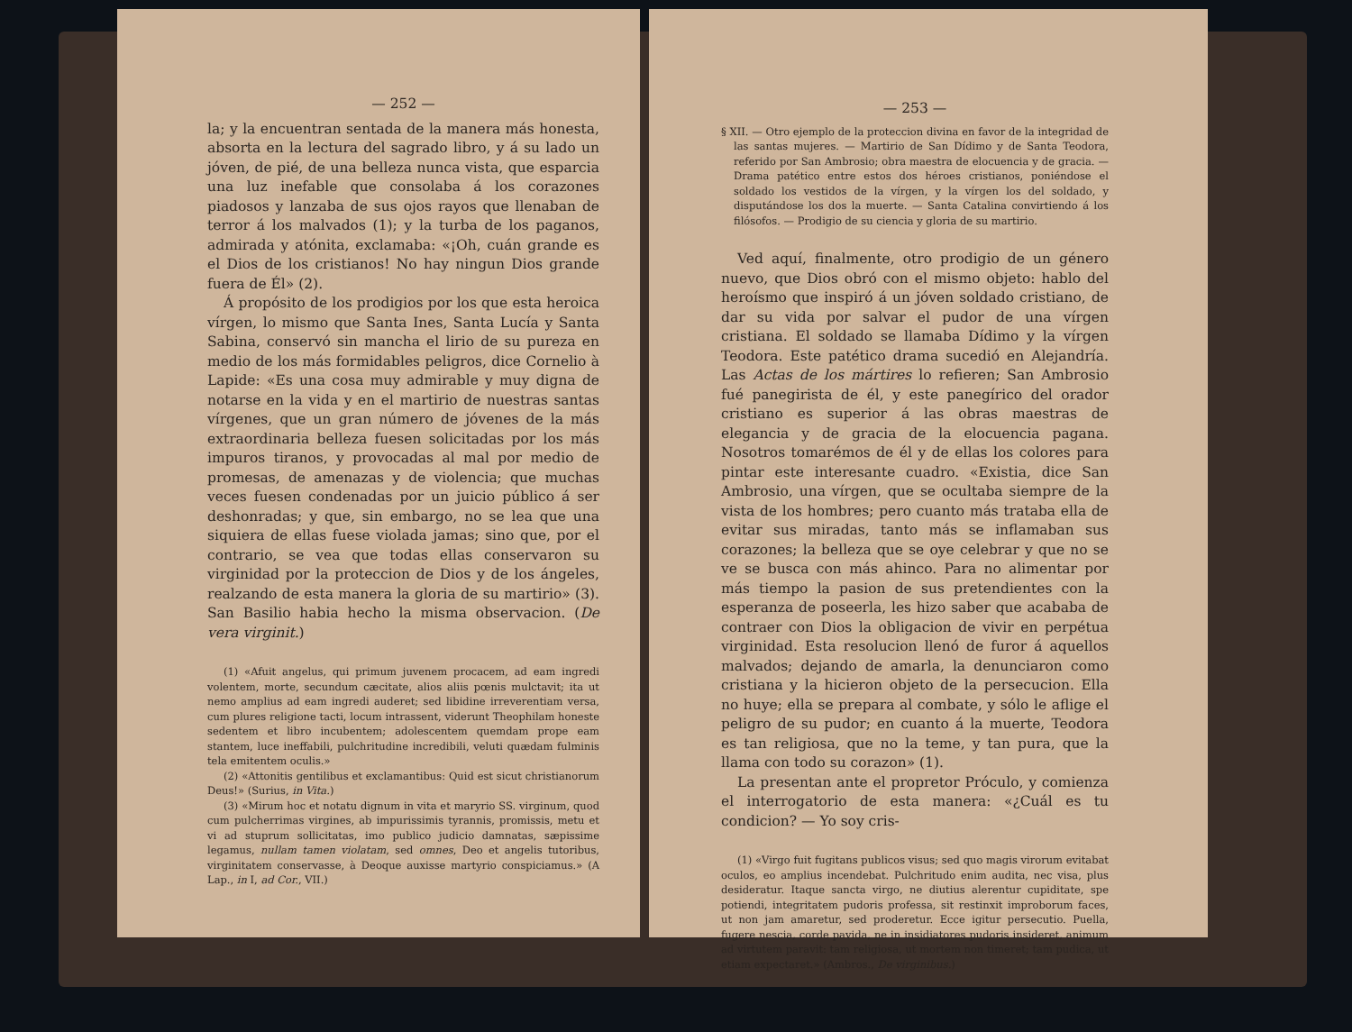— 252 —
la; y la encuentran sentada de la manera más honesta, absorta en la lectura del sagrado libro, y á su lado un jóven, de pié, de una belleza nunca vista, que esparcia una luz inefable que consolaba á los corazones piadosos y lanzaba de sus ojos rayos que llenaban de terror á los malvados (1); y la turba de los paganos, admirada y atónita, exclamaba: «¡Oh, cuán grande es el Dios de los cristianos! No hay ningun Dios grande fuera de Él» (2).
Á propósito de los prodigios por los que esta heroica vírgen, lo mismo que Santa Ines, Santa Lucía y Santa Sabina, conservó sin mancha el lirio de su pureza en medio de los más formidables peligros, dice Cornelio à Lapide: «Es una cosa muy admirable y muy digna de notarse en la vida y en el martirio de nuestras santas vírgenes, que un gran número de jóvenes de la más extraordinaria belleza fuesen solicitadas por los más impuros tiranos, y provocadas al mal por medio de promesas, de amenazas y de violencia; que muchas veces fuesen condenadas por un juicio público á ser deshonradas; y que, sin embargo, no se lea que una siquiera de ellas fuese violada jamas; sino que, por el contrario, se vea que todas ellas conservaron su virginidad por la proteccion de Dios y de los ángeles, realzando de esta manera la gloria de su martirio» (3). San Basilio habia hecho la misma observacion. (De vera virginit.)
(1) «Afuit angelus, qui primum juvenem procacem, ad eam ingredi volentem, morte, secundum cæcitate, alios aliis pœnis mulctavit; ita ut nemo amplius ad eam ingredi auderet; sed libidine irreverentiam versa, cum plures religione tacti, locum intrassent, viderunt Theophilam honeste sedentem et libro incubentem; adolescentem quemdam prope eam stantem, luce ineffabili, pulchritudine incredibili, veluti quædam fulminis tela emitentem oculis.»
(2) «Attonitis gentilibus et exclamantibus: Quid est sicut christianorum Deus!» (Surius, in Vita.)
(3) «Mirum hoc et notatu dignum in vita et maryrio SS. virginum, quod cum pulcherrimas virgines, ab impurissimis tyrannis, promissis, metu et vi ad stuprum sollicitatas, imo publico judicio damnatas, sæpissime legamus, nullam tamen violatam, sed omnes, Deo et angelis tutoribus, virginitatem conservasse, à Deoque auxisse martyrio conspiciamus.» (A Lap., in I, ad Cor., VII.)
— 253 —
§ XII. — Otro ejemplo de la proteccion divina en favor de la integridad de las santas mujeres. — Martirio de San Dídimo y de Santa Teodora, referido por San Ambrosio; obra maestra de elocuencia y de gracia. — Drama patético entre estos dos héroes cristianos, poniéndose el soldado los vestidos de la vírgen, y la vírgen los del soldado, y disputándose los dos la muerte. — Santa Catalina convirtiendo á los filósofos. — Prodigio de su ciencia y gloria de su martirio.
Ved aquí, finalmente, otro prodigio de un género nuevo, que Dios obró con el mismo objeto: hablo del heroísmo que inspiró á un jóven soldado cristiano, de dar su vida por salvar el pudor de una vírgen cristiana. El soldado se llamaba Dídimo y la vírgen Teodora. Este patético drama sucedió en Alejandría. Las Actas de los mártires lo refieren; San Ambrosio fué panegirista de él, y este panegírico del orador cristiano es superior á las obras maestras de elegancia y de gracia de la elocuencia pagana. Nosotros tomarémos de él y de ellas los colores para pintar este interesante cuadro. «Existia, dice San Ambrosio, una vírgen, que se ocultaba siempre de la vista de los hombres; pero cuanto más trataba ella de evitar sus miradas, tanto más se inflamaban sus corazones; la belleza que se oye celebrar y que no se ve se busca con más ahinco. Para no alimentar por más tiempo la pasion de sus pretendientes con la esperanza de poseerla, les hizo saber que acababa de contraer con Dios la obligacion de vivir en perpétua virginidad. Esta resolucion llenó de furor á aquellos malvados; dejando de amarla, la denunciaron como cristiana y la hicieron objeto de la persecucion. Ella no huye; ella se prepara al combate, y sólo le aflige el peligro de su pudor; en cuanto á la muerte, Teodora es tan religiosa, que no la teme, y tan pura, que la llama con todo su corazon» (1).
La presentan ante el propretor Próculo, y comienza el interrogatorio de esta manera: «¿Cuál es tu condicion? — Yo soy cris-
(1) «Virgo fuit fugitans publicos visus; sed quo magis virorum evitabat oculos, eo amplius incendebat. Pulchritudo enim audita, nec visa, plus desideratur. Itaque sancta virgo, ne diutius alerentur cupiditate, spe potiendi, integritatem pudoris professa, sit restinxit improborum faces, ut non jam amaretur, sed proderetur. Ecce igitur persecutio. Puella, fugere nescia, corde pavida, ne in insidiatores pudoris insideret, animum ad virtutem paravit: tam religiosa, ut mortem non timeret; tam pudica, ut etiam expectaret.» (Ambros., De virginibus.)